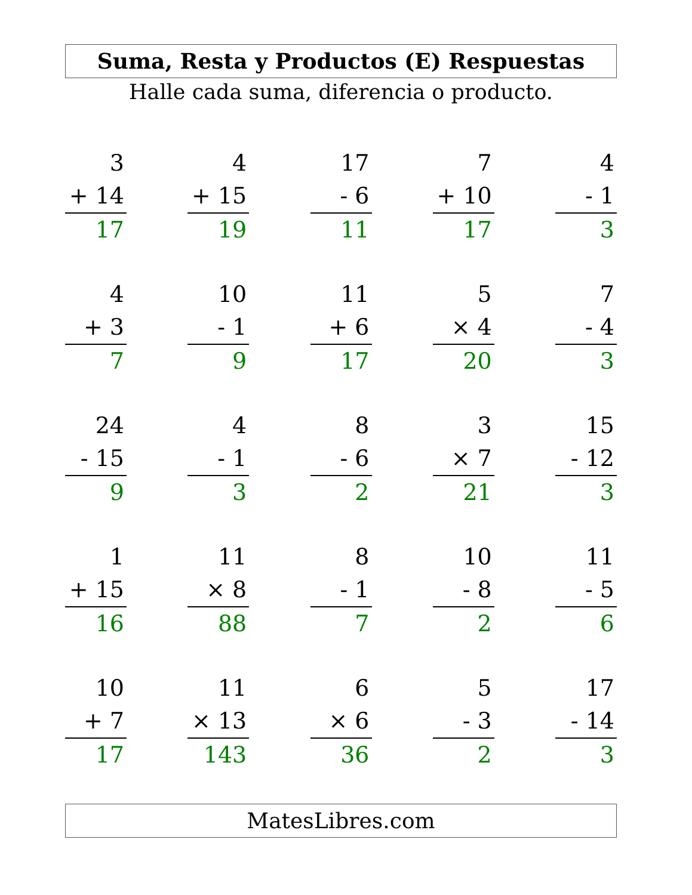Suma, Resta y Productos (E) Respuestas
Halle cada suma, diferencia o producto.
3
+ 14
17
4
+ 15
19
17
- 6
11
7
+ 10
17
4
- 1
3
4
+ 3
7
10
- 1
9
11
+ 6
17
5
× 4
20
7
- 4
3
24
- 15
9
4
- 1
3
8
- 6
2
3
× 7
21
15
- 12
3
1
+ 15
16
11
× 8
88
8
- 1
7
10
- 8
2
11
- 5
6
10
+ 7
17
11
× 13
143
6
× 6
36
5
- 3
2
17
- 14
3
MatesLibres.com